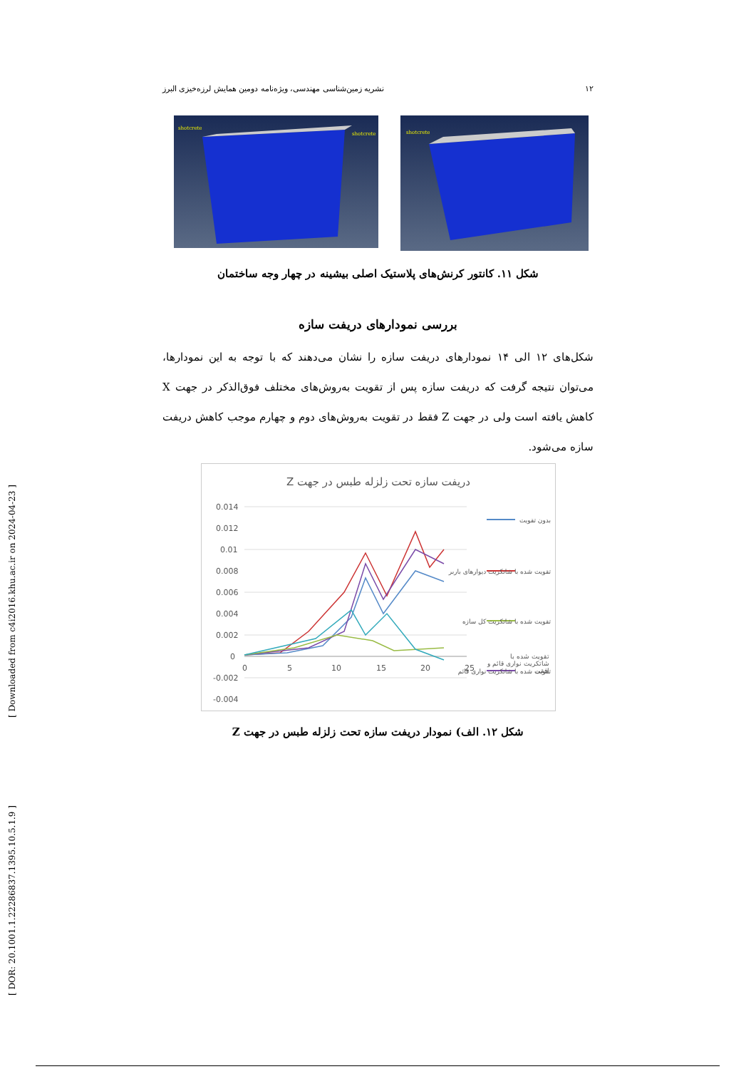۱۲ نشریه زمین‌شناسی مهندسی، ویژه‌نامه دومین همایش لرزه‌خیزی البرز
shotcrete
shotcrete
shotcrete
شکل ۱۱. کانتور کرنش‌های پلاستیک اصلی بیشینه در چهار وجه ساختمان
بررسی نمودارهای دریفت سازه
شکل‌های ۱۲ الی ۱۴ نمودارهای دریفت سازه را نشان می‌دهند که با توجه به این نمودارها، می‌توان نتیجه گرفت که دریفت سازه پس از تقویت به‌روش‌های مختلف فوق‌الذکر در جهت X کاهش یافته است ولی در جهت Z فقط در تقویت به‌روش‌های دوم و چهارم موجب کاهش دریفت سازه می‌شود.
دریفت سازه تحت زلزله طبس در جهت Z
0.014
0.012
0.01
0.008
0.006
0.004
0.002
0
-0.002
-0.004
0
5
10
15
20
25
بدون تقویت
تقویت شده با شاتکریت دیوارهای باربر
تقویت شده با شاتکریت کل سازه
تقویت شده با شاتکریت نواری قائم
تقویت شده با شاتکریت نواری قائم و افقی
شکل ۱۲. الف) نمودار دریفت سازه تحت زلزله طبس در جهت Z
[ Downloaded from c4i2016.khu.ac.ir on 2024-04-23 ]
[ DOR: 20.1001.1.22286837.1395.10.5.1.9 ]